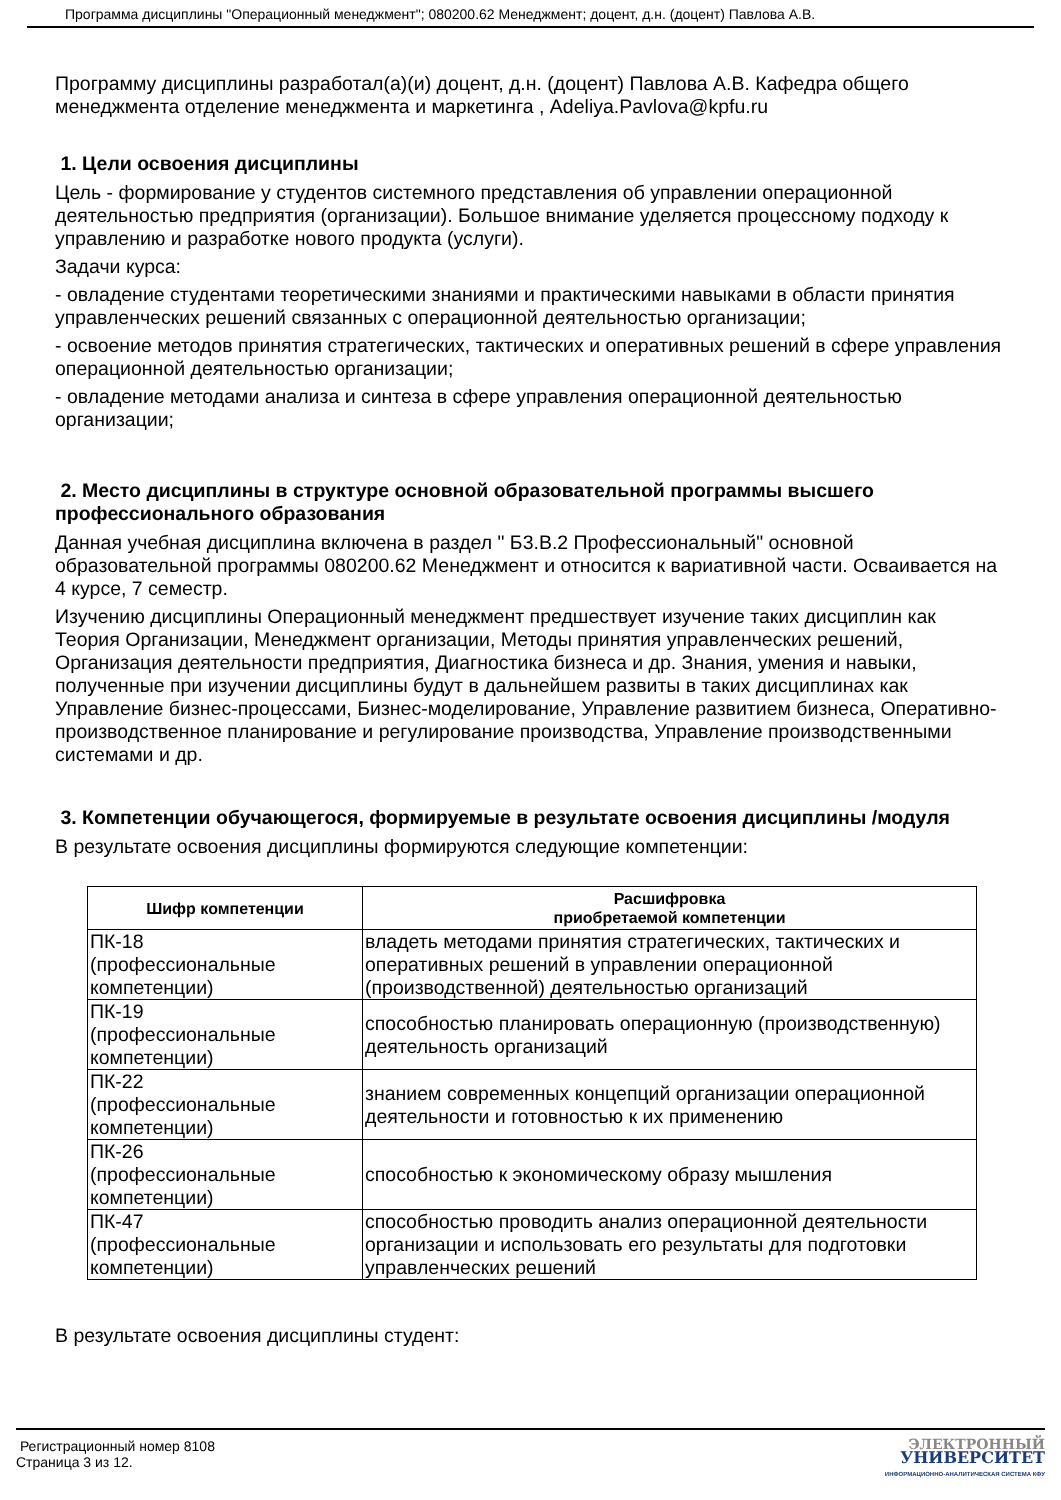Программа дисциплины "Операционный менеджмент"; 080200.62 Менеджмент; доцент, д.н. (доцент) Павлова А.В.
Программу дисциплины разработал(а)(и) доцент, д.н. (доцент) Павлова А.В. Кафедра общего менеджмента отделение менеджмента и маркетинга , Adeliya.Pavlova@kpfu.ru
1. Цели освоения дисциплины
Цель - формирование у студентов системного представления об управлении операционной деятельностью предприятия (организации). Большое внимание уделяется процессному подходу к управлению и разработке нового продукта (услуги).
Задачи курса:
- овладение студентами теоретическими знаниями и практическими навыками в области принятия управленческих решений связанных с операционной деятельностью организации;
- освоение методов принятия стратегических, тактических и оперативных решений в сфере управления операционной деятельностью организации;
- овладение методами анализа и синтеза в сфере управления операционной деятельностью организации;
2. Место дисциплины в структуре основной образовательной программы высшего профессионального образования
Данная учебная дисциплина включена в раздел " Б3.В.2 Профессиональный" основной образовательной программы 080200.62 Менеджмент и относится к вариативной части. Осваивается на 4 курсе, 7 семестр.
Изучению дисциплины Операционный менеджмент предшествует изучение таких дисциплин как Теория Организации, Менеджмент организации, Методы принятия управленческих решений, Организация деятельности предприятия, Диагностика бизнеса и др. Знания, умения и навыки, полученные при изучении дисциплины будут в дальнейшем развиты в таких дисциплинах как Управление бизнес-процессами, Бизнес-моделирование, Управление развитием бизнеса, Оперативно-производственное планирование и регулирование производства, Управление производственными системами и др.
3. Компетенции обучающегося, формируемые в результате освоения дисциплины /модуля
В результате освоения дисциплины формируются следующие компетенции:
| Шифр компетенции | Расшифровка приобретаемой компетенции |
| --- | --- |
| ПК-18 (профессиональные компетенции) | владеть методами принятия стратегических, тактических и оперативных решений в управлении операционной (производственной) деятельностью организаций |
| ПК-19 (профессиональные компетенции) | способностью планировать операционную (производственную) деятельность организаций |
| ПК-22 (профессиональные компетенции) | знанием современных концепций организации операционной деятельности и готовностью к их применению |
| ПК-26 (профессиональные компетенции) | способностью к экономическому образу мышления |
| ПК-47 (профессиональные компетенции) | способностью проводить анализ операционной деятельности организации и использовать его результаты для подготовки управленческих решений |
В результате освоения дисциплины студент:
Регистрационный номер 8108
Страница 3 из 12.
ЭЛЕКТРОННЫЙ
УНИВЕРСИТЕТ
ИНФОРМАЦИОННО-АНАЛИТИЧЕСКАЯ СИСТЕМА КФУ